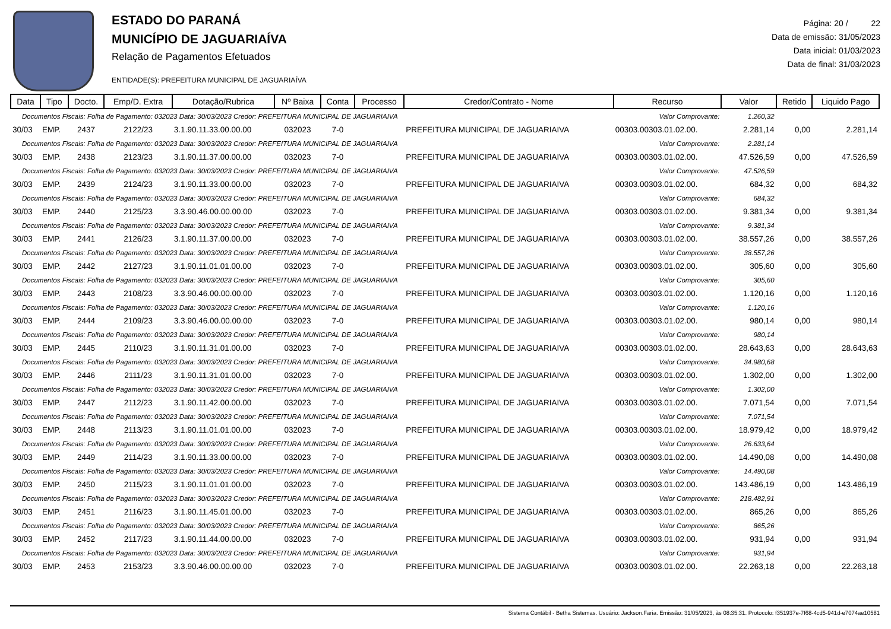ESTADO DO PARANÁ
MUNICÍPIO DE JAGUARIAÍVA
Relação de Pagamentos Efetuados
ENTIDADE(S): PREFEITURA MUNICIPAL DE JAGUARIAÍVA
Página: 20 / 22
Data de emissão: 31/05/2023
Data inicial: 01/03/2023
Data de final: 31/03/2023
| Data | Tipo | Docto. | Emp/D. Extra | Dotação/Rubrica | Nº Baixa | Conta | Processo | Credor/Contrato - Nome | Recurso | Valor | Retido | Liquido Pago |
| --- | --- | --- | --- | --- | --- | --- | --- | --- | --- | --- | --- | --- |
| Documentos Fiscais: Folha de Pagamento: 032023 Data: 30/03/2023 Credor: PREFEITURA MUNICIPAL DE JAGUARIAIVA | | | | | | | | | Valor Comprovante: | 1.260,32 | | |
| 30/03 | EMP. | 2437 | 2122/23 | 3.1.90.11.33.00.00.00 | 032023 | 7-0 | | PREFEITURA MUNICIPAL DE JAGUARIAIVA | 00303.00303.01.02.00. | 2.281,14 | 0,00 | 2.281,14 |
| Documentos Fiscais: Folha de Pagamento: 032023 Data: 30/03/2023 Credor: PREFEITURA MUNICIPAL DE JAGUARIAIVA | | | | | | | | | Valor Comprovante: | 2.281,14 | | |
| 30/03 | EMP. | 2438 | 2123/23 | 3.1.90.11.37.00.00.00 | 032023 | 7-0 | | PREFEITURA MUNICIPAL DE JAGUARIAIVA | 00303.00303.01.02.00. | 47.526,59 | 0,00 | 47.526,59 |
| Documentos Fiscais: Folha de Pagamento: 032023 Data: 30/03/2023 Credor: PREFEITURA MUNICIPAL DE JAGUARIAIVA | | | | | | | | | Valor Comprovante: | 47.526,59 | | |
| 30/03 | EMP. | 2439 | 2124/23 | 3.1.90.11.33.00.00.00 | 032023 | 7-0 | | PREFEITURA MUNICIPAL DE JAGUARIAIVA | 00303.00303.01.02.00. | 684,32 | 0,00 | 684,32 |
| Documentos Fiscais: Folha de Pagamento: 032023 Data: 30/03/2023 Credor: PREFEITURA MUNICIPAL DE JAGUARIAIVA | | | | | | | | | Valor Comprovante: | 684,32 | | |
| 30/03 | EMP. | 2440 | 2125/23 | 3.3.90.46.00.00.00.00 | 032023 | 7-0 | | PREFEITURA MUNICIPAL DE JAGUARIAIVA | 00303.00303.01.02.00. | 9.381,34 | 0,00 | 9.381,34 |
| Documentos Fiscais: Folha de Pagamento: 032023 Data: 30/03/2023 Credor: PREFEITURA MUNICIPAL DE JAGUARIAIVA | | | | | | | | | Valor Comprovante: | 9.381,34 | | |
| 30/03 | EMP. | 2441 | 2126/23 | 3.1.90.11.37.00.00.00 | 032023 | 7-0 | | PREFEITURA MUNICIPAL DE JAGUARIAIVA | 00303.00303.01.02.00. | 38.557,26 | 0,00 | 38.557,26 |
| Documentos Fiscais: Folha de Pagamento: 032023 Data: 30/03/2023 Credor: PREFEITURA MUNICIPAL DE JAGUARIAIVA | | | | | | | | | Valor Comprovante: | 38.557,26 | | |
| 30/03 | EMP. | 2442 | 2127/23 | 3.1.90.11.01.01.00.00 | 032023 | 7-0 | | PREFEITURA MUNICIPAL DE JAGUARIAIVA | 00303.00303.01.02.00. | 305,60 | 0,00 | 305,60 |
| Documentos Fiscais: Folha de Pagamento: 032023 Data: 30/03/2023 Credor: PREFEITURA MUNICIPAL DE JAGUARIAIVA | | | | | | | | | Valor Comprovante: | 305,60 | | |
| 30/03 | EMP. | 2443 | 2108/23 | 3.3.90.46.00.00.00.00 | 032023 | 7-0 | | PREFEITURA MUNICIPAL DE JAGUARIAIVA | 00303.00303.01.02.00. | 1.120,16 | 0,00 | 1.120,16 |
| Documentos Fiscais: Folha de Pagamento: 032023 Data: 30/03/2023 Credor: PREFEITURA MUNICIPAL DE JAGUARIAIVA | | | | | | | | | Valor Comprovante: | 1.120,16 | | |
| 30/03 | EMP. | 2444 | 2109/23 | 3.3.90.46.00.00.00.00 | 032023 | 7-0 | | PREFEITURA MUNICIPAL DE JAGUARIAIVA | 00303.00303.01.02.00. | 980,14 | 0,00 | 980,14 |
| Documentos Fiscais: Folha de Pagamento: 032023 Data: 30/03/2023 Credor: PREFEITURA MUNICIPAL DE JAGUARIAIVA | | | | | | | | | Valor Comprovante: | 980,14 | | |
| 30/03 | EMP. | 2445 | 2110/23 | 3.1.90.11.31.01.00.00 | 032023 | 7-0 | | PREFEITURA MUNICIPAL DE JAGUARIAIVA | 00303.00303.01.02.00. | 28.643,63 | 0,00 | 28.643,63 |
| Documentos Fiscais: Folha de Pagamento: 032023 Data: 30/03/2023 Credor: PREFEITURA MUNICIPAL DE JAGUARIAIVA | | | | | | | | | Valor Comprovante: | 34.980,68 | | |
| 30/03 | EMP. | 2446 | 2111/23 | 3.1.90.11.31.01.00.00 | 032023 | 7-0 | | PREFEITURA MUNICIPAL DE JAGUARIAIVA | 00303.00303.01.02.00. | 1.302,00 | 0,00 | 1.302,00 |
| Documentos Fiscais: Folha de Pagamento: 032023 Data: 30/03/2023 Credor: PREFEITURA MUNICIPAL DE JAGUARIAIVA | | | | | | | | | Valor Comprovante: | 1.302,00 | | |
| 30/03 | EMP. | 2447 | 2112/23 | 3.1.90.11.42.00.00.00 | 032023 | 7-0 | | PREFEITURA MUNICIPAL DE JAGUARIAIVA | 00303.00303.01.02.00. | 7.071,54 | 0,00 | 7.071,54 |
| Documentos Fiscais: Folha de Pagamento: 032023 Data: 30/03/2023 Credor: PREFEITURA MUNICIPAL DE JAGUARIAIVA | | | | | | | | | Valor Comprovante: | 7.071,54 | | |
| 30/03 | EMP. | 2448 | 2113/23 | 3.1.90.11.01.01.00.00 | 032023 | 7-0 | | PREFEITURA MUNICIPAL DE JAGUARIAIVA | 00303.00303.01.02.00. | 18.979,42 | 0,00 | 18.979,42 |
| Documentos Fiscais: Folha de Pagamento: 032023 Data: 30/03/2023 Credor: PREFEITURA MUNICIPAL DE JAGUARIAIVA | | | | | | | | | Valor Comprovante: | 26.633,64 | | |
| 30/03 | EMP. | 2449 | 2114/23 | 3.1.90.11.33.00.00.00 | 032023 | 7-0 | | PREFEITURA MUNICIPAL DE JAGUARIAIVA | 00303.00303.01.02.00. | 14.490,08 | 0,00 | 14.490,08 |
| Documentos Fiscais: Folha de Pagamento: 032023 Data: 30/03/2023 Credor: PREFEITURA MUNICIPAL DE JAGUARIAIVA | | | | | | | | | Valor Comprovante: | 14.490,08 | | |
| 30/03 | EMP. | 2450 | 2115/23 | 3.1.90.11.01.01.00.00 | 032023 | 7-0 | | PREFEITURA MUNICIPAL DE JAGUARIAIVA | 00303.00303.01.02.00. | 143.486,19 | 0,00 | 143.486,19 |
| Documentos Fiscais: Folha de Pagamento: 032023 Data: 30/03/2023 Credor: PREFEITURA MUNICIPAL DE JAGUARIAIVA | | | | | | | | | Valor Comprovante: | 218.482,91 | | |
| 30/03 | EMP. | 2451 | 2116/23 | 3.1.90.11.45.01.00.00 | 032023 | 7-0 | | PREFEITURA MUNICIPAL DE JAGUARIAIVA | 00303.00303.01.02.00. | 865,26 | 0,00 | 865,26 |
| Documentos Fiscais: Folha de Pagamento: 032023 Data: 30/03/2023 Credor: PREFEITURA MUNICIPAL DE JAGUARIAIVA | | | | | | | | | Valor Comprovante: | 865,26 | | |
| 30/03 | EMP. | 2452 | 2117/23 | 3.1.90.11.44.00.00.00 | 032023 | 7-0 | | PREFEITURA MUNICIPAL DE JAGUARIAIVA | 00303.00303.01.02.00. | 931,94 | 0,00 | 931,94 |
| Documentos Fiscais: Folha de Pagamento: 032023 Data: 30/03/2023 Credor: PREFEITURA MUNICIPAL DE JAGUARIAIVA | | | | | | | | | Valor Comprovante: | 931,94 | | |
| 30/03 | EMP. | 2453 | 2153/23 | 3.3.90.46.00.00.00.00 | 032023 | 7-0 | | PREFEITURA MUNICIPAL DE JAGUARIAIVA | 00303.00303.01.02.00. | 22.263,18 | 0,00 | 22.263,18 |
Sistema Contábil - Betha Sistemas. Usuário: Jackson.Faria. Emissão: 31/05/2023, às 08:35:31. Protocolo: f351937e-7f68-4cd5-941d-e7074ae10581